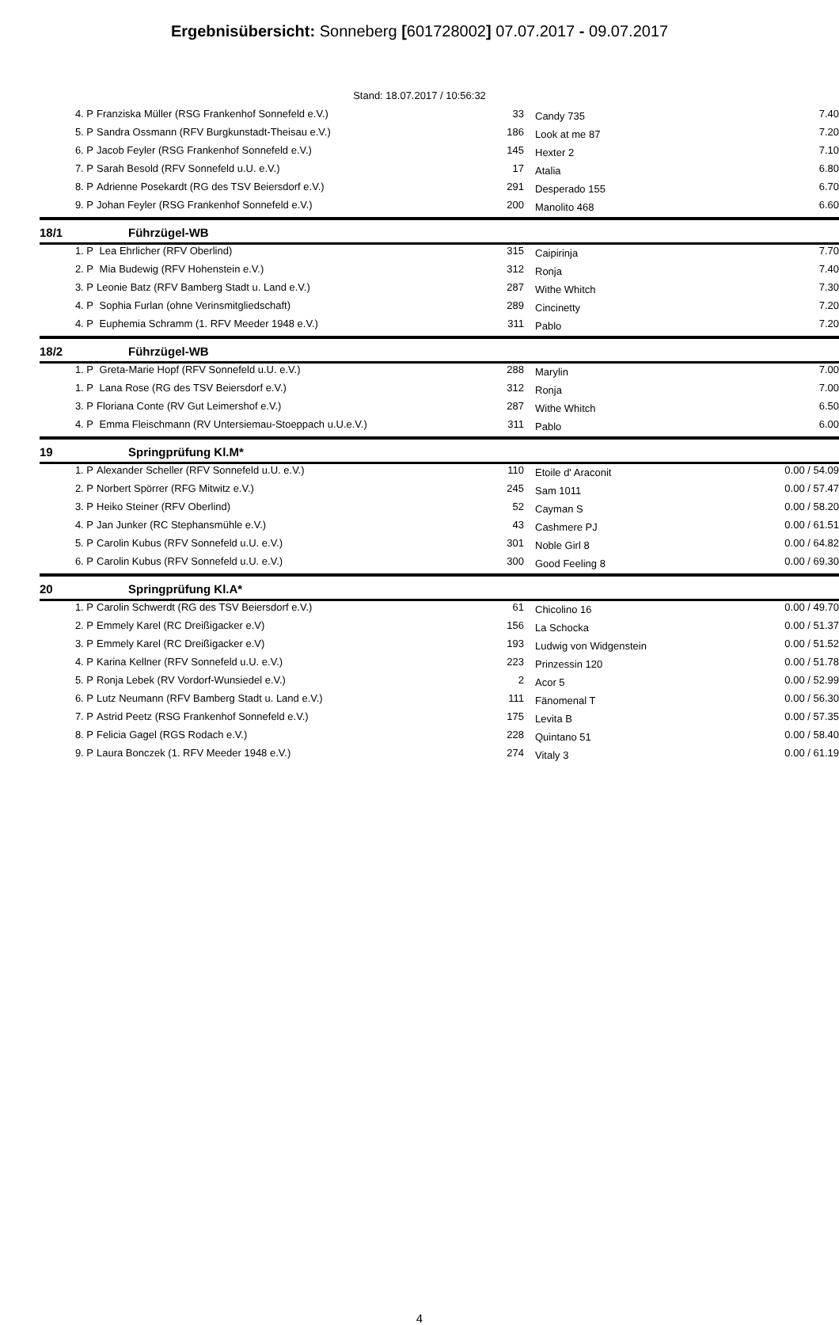Ergebnisübersicht: Sonneberg [601728002] 07.07.2017 - 09.07.2017
Stand: 18.07.2017 / 10:56:32
| 4. P | Franziska Müller (RSG Frankenhof Sonnefeld e.V.) | 33 | Candy 735 | 7.40 |
| 5. P | Sandra Ossmann (RFV Burgkunstadt-Theisau e.V.) | 186 | Look at me 87 | 7.20 |
| 6. P | Jacob Feyler (RSG Frankenhof Sonnefeld e.V.) | 145 | Hexter 2 | 7.10 |
| 7. P | Sarah Besold (RFV Sonnefeld u.U. e.V.) | 17 | Atalia | 6.80 |
| 8. P | Adrienne Posekardt (RG des TSV Beiersdorf e.V.) | 291 | Desperado 155 | 6.70 |
| 9. P | Johan Feyler (RSG Frankenhof Sonnefeld e.V.) | 200 | Manolito 468 | 6.60 |
| 18/1 | Führzügel-WB | | | |
| 1. P | Lea Ehrlicher (RFV Oberlind) | 315 | Caipirinja | 7.70 |
| 2. P | Mia Budewig (RFV Hohenstein e.V.) | 312 | Ronja | 7.40 |
| 3. P | Leonie Batz (RFV Bamberg Stadt u. Land e.V.) | 287 | Withe Whitch | 7.30 |
| 4. P | Sophia Furlan (ohne Verinsmitgliedschaft) | 289 | Cincinetty | 7.20 |
| 4. P | Euphemia Schramm (1. RFV Meeder 1948 e.V.) | 311 | Pablo | 7.20 |
| 18/2 | Führzügel-WB | | | |
| 1. P | Greta-Marie Hopf (RFV Sonnefeld u.U. e.V.) | 288 | Marylin | 7.00 |
| 1. P | Lana Rose (RG des TSV Beiersdorf e.V.) | 312 | Ronja | 7.00 |
| 3. P | Floriana Conte (RV Gut Leimershof e.V.) | 287 | Withe Whitch | 6.50 |
| 4. P | Emma Fleischmann (RV Untersiemau-Stoeppach u.U.e.V.) | 311 | Pablo | 6.00 |
| 19 | Springprüfung Kl.M* | | | |
| 1. P | Alexander Scheller (RFV Sonnefeld u.U. e.V.) | 110 | Etoile d' Araconit | 0.00 / 54.09 |
| 2. P | Norbert Spörrer (RFG Mitwitz e.V.) | 245 | Sam 1011 | 0.00 / 57.47 |
| 3. P | Heiko Steiner (RFV Oberlind) | 52 | Cayman S | 0.00 / 58.20 |
| 4. P | Jan Junker (RC Stephansmühle e.V.) | 43 | Cashmere PJ | 0.00 / 61.51 |
| 5. P | Carolin Kubus (RFV Sonnefeld u.U. e.V.) | 301 | Noble Girl 8 | 0.00 / 64.82 |
| 6. P | Carolin Kubus (RFV Sonnefeld u.U. e.V.) | 300 | Good Feeling 8 | 0.00 / 69.30 |
| 20 | Springprüfung Kl.A* | | | |
| 1. P | Carolin Schwerdt (RG des TSV Beiersdorf e.V.) | 61 | Chicolino 16 | 0.00 / 49.70 |
| 2. P | Emmely Karel (RC Dreißigacker e.V) | 156 | La Schocka | 0.00 / 51.37 |
| 3. P | Emmely Karel (RC Dreißigacker e.V) | 193 | Ludwig von Widgenstein | 0.00 / 51.52 |
| 4. P | Karina Kellner (RFV Sonnefeld u.U. e.V.) | 223 | Prinzessin 120 | 0.00 / 51.78 |
| 5. P | Ronja Lebek (RV Vordorf-Wunsiedel e.V.) | 2 | Acor 5 | 0.00 / 52.99 |
| 6. P | Lutz Neumann (RFV Bamberg Stadt u. Land e.V.) | 111 | Fänomenal T | 0.00 / 56.30 |
| 7. P | Astrid Peetz (RSG Frankenhof Sonnefeld e.V.) | 175 | Levita B | 0.00 / 57.35 |
| 8. P | Felicia Gagel (RGS Rodach e.V.) | 228 | Quintano 51 | 0.00 / 58.40 |
| 9. P | Laura Bonczek (1. RFV Meeder 1948 e.V.) | 274 | Vitaly 3 | 0.00 / 61.19 |
4